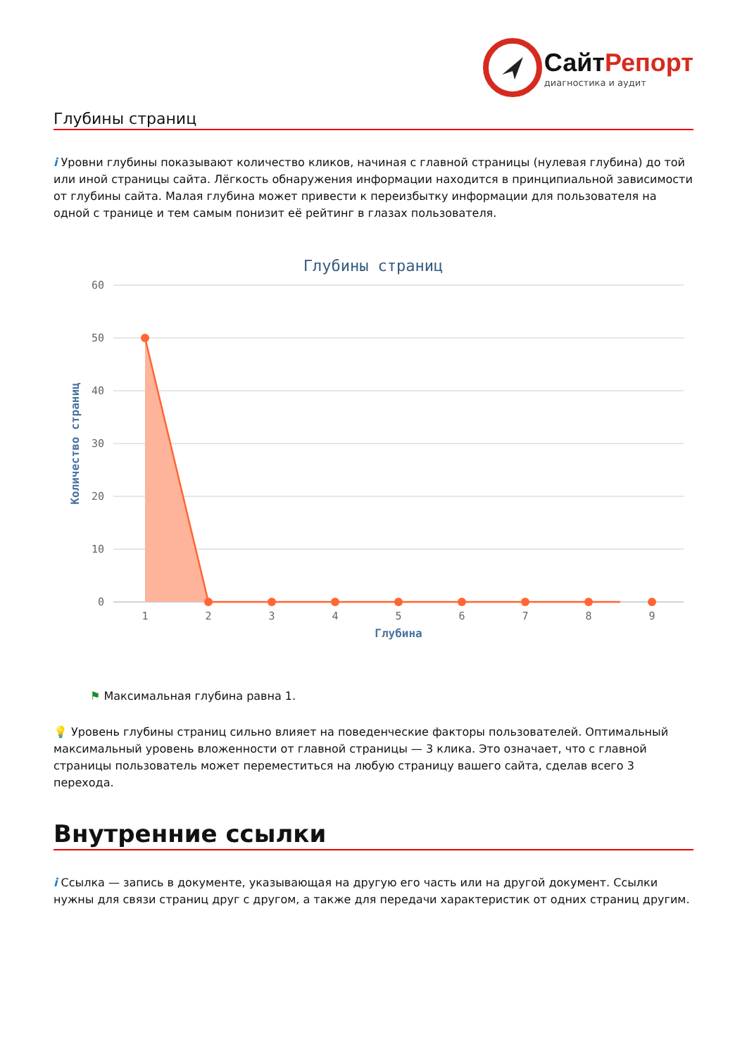Сайт Репорт
диагностика и аудит
Глубины страниц
i Уровни глубины показывают количество кликов, начиная с главной страницы (нулевая глубина) до той или иной страницы сайта. Лёгкость обнаружения информации находится в принципиальной зависимости от глубины сайта. Малая глубина может привести к переизбытку информации для пользователя на одной с транице и тем самым понизит её рейтинг в глазах пользователя.
Глубины страниц
60
50
40
30
20
10
0
Количество страниц
1
2
3
4
5
6
7
8
9
Глубина
⚑ Максимальная глубина равна 1.
💡 Уровень глубины страниц сильно влияет на поведенческие факторы пользователей. Оптимальный максимальный уровень вложенности от главной страницы — 3 клика. Это означает, что с главной страницы пользователь может переместиться на любую страницу вашего сайта, сделав всего 3 перехода.
Внутренние ссылки
i Ссылка — запись в документе, указывающая на другую его часть или на другой документ. Ссылки нужны для связи страниц друг с другом, а также для передачи характеристик от одних страниц другим.